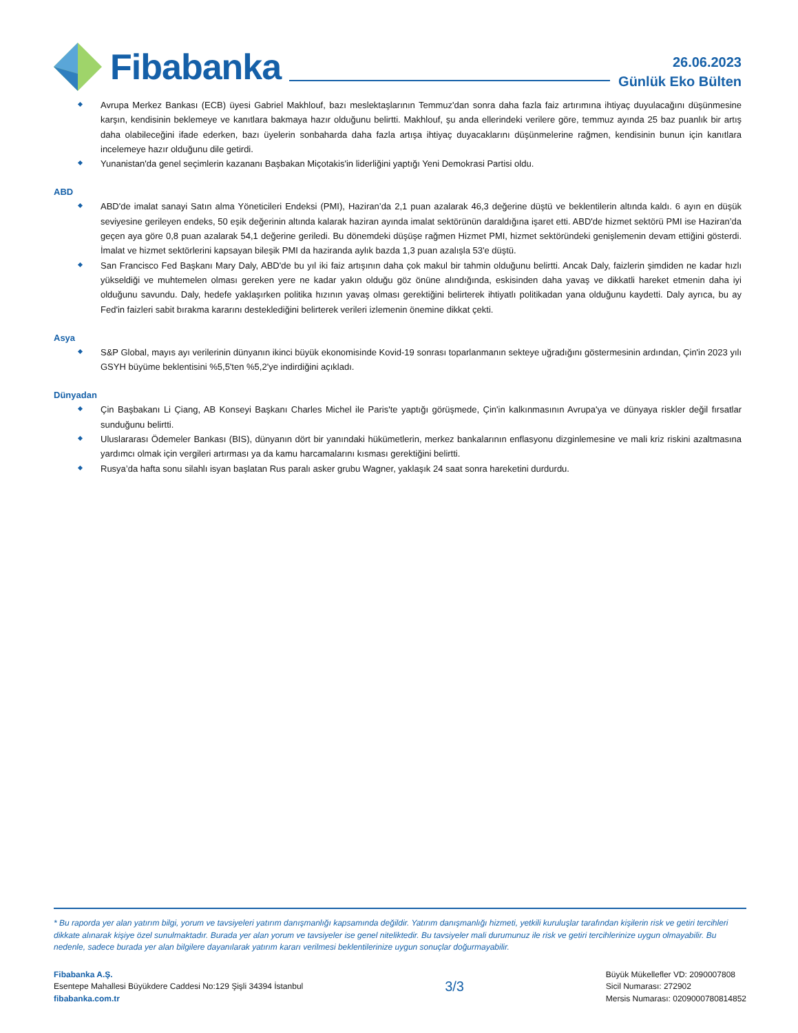Fibabanka
26.06.2023
Günlük Eko Bülten
Avrupa Merkez Bankası (ECB) üyesi Gabriel Makhlouf, bazı meslektaşlarının Temmuz'dan sonra daha fazla faiz artırımına ihtiyaç duyulacağını düşünmesine karşın, kendisinin beklemeye ve kanıtlara bakmaya hazır olduğunu belirtti. Makhlouf, şu anda ellerindeki verilere göre, temmuz ayında 25 baz puanlık bir artış daha olabileceğini ifade ederken, bazı üyelerin sonbaharda daha fazla artışa ihtiyaç duyacaklarını düşünmelerine rağmen, kendisinin bunun için kanıtlara incelemeye hazır olduğunu dile getirdi.
Yunanistan'da genel seçimlerin kazananı Başbakan Miçotakis'in liderliğini yaptığı Yeni Demokrasi Partisi oldu.
ABD
ABD'de imalat sanayi Satın alma Yöneticileri Endeksi (PMI), Haziran’da 2,1 puan azalarak 46,3 değerine düştü ve beklentilerin altında kaldı. 6 ayın en düşük seviyesine gerileyen endeks, 50 eşik değerinin altında kalarak haziran ayında imalat sektörünün daraldığına işaret etti. ABD'de hizmet sektörü PMI ise Haziran’da geçen aya göre 0,8 puan azalarak 54,1 değerine geriledi. Bu dönemdeki düşüşe rağmen Hizmet PMI, hizmet sektöründeki genişlemenin devam ettiğini gösterdi. İmalat ve hizmet sektörlerini kapsayan bileşik PMI da haziranda aylık bazda 1,3 puan azalışla 53'e düştü.
San Francisco Fed Başkanı Mary Daly, ABD'de bu yıl iki faiz artışının daha çok makul bir tahmin olduğunu belirtti. Ancak Daly, faizlerin şimdiden ne kadar hızlı yükseldiği ve muhtemelen olması gereken yere ne kadar yakın olduğu göz önüne alındığında, eskisinden daha yavaş ve dikkatli hareket etmenin daha iyi olduğunu savundu. Daly, hedefe yaklaşırken politika hızının yavaş olması gerektiğini belirterek ihtiyatlı politikadan yana olduğunu kaydetti. Daly ayrıca, bu ay Fed'in faizleri sabit bırakma kararını desteklediğini belirterek verileri izlemenin önemine dikkat çekti.
Asya
S&P Global, mayıs ayı verilerinin dünyanın ikinci büyük ekonomisinde Kovid-19 sonrası toparlanmanın sekteye uğradığını göstermesinin ardından, Çin'in 2023 yılı GSYH büyüme beklentisini %5,5'ten %5,2'ye indirdiğini açıkladı.
Dünyadan
Çin Başbakanı Li Çiang, AB Konseyi Başkanı Charles Michel ile Paris'te yaptığı görüşmede, Çin'in kalkınmasının Avrupa'ya ve dünyaya riskler değil fırsatlar sunduğunu belirtti.
Uluslararası Ödemeler Bankası (BIS), dünyanın dört bir yanındaki hükümetlerin, merkez bankalarının enflasyonu dizginlemesine ve mali kriz riskini azaltmasına yardımcı olmak için vergileri artırması ya da kamu harcamalarını kısması gerektiğini belirtti.
Rusya’da hafta sonu silahlı isyan başlatan Rus paralı asker grubu Wagner, yaklaşık 24 saat sonra hareketini durdurdu.
* Bu raporda yer alan yatırım bilgi, yorum ve tavsiyeleri yatırım danışmanlığı kapsamında değildir. Yatırım danışmanlığı hizmeti, yetkili kuruluşlar tarafından kişilerin risk ve getiri tercihleri dikkate alınarak kişiye özel sunulmaktadır. Burada yer alan yorum ve tavsiyeler ise genel niteliktedir. Bu tavsiyeler mali durumunuz ile risk ve getiri tercihlerinize uygun olmayabilir. Bu nedenle, sadece burada yer alan bilgilere dayanılarak yatırım kararı verilmesi beklentilerinize uygun sonuçlar doğurmayabilir.
Fibabanka A.Ş.
Esentepe Mahallesi Büyükdere Caddesi No:129 Şişli 34394 İstanbul
fibabanka.com.tr
3/3
Büyük Mükellefler VD: 2090007808
Sicil Numarası: 272902
Mersis Numarası: 0209000780814852